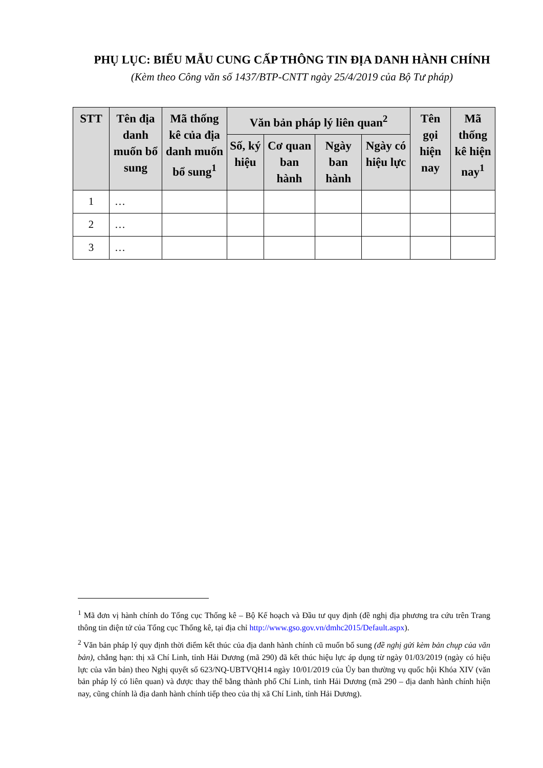PHỤ LỤC: BIỂU MẪU CUNG CẤP THÔNG TIN ĐỊA DANH HÀNH CHÍNH
(Kèm theo Công văn số 1437/BTP-CNTT ngày 25/4/2019 của Bộ Tư pháp)
| STT | Tên địa danh muốn bổ sung | Mã thống kê của địa danh muốn bổ sung<sup>1</sup> | Văn bản pháp lý liên quan<sup>2</sup> | | | | Tên gọi hiện nay | Mã thống kê hiện nay<sup>1</sup> |
| --- | --- | --- | --- | --- | --- | --- | --- | --- |
| | | | Số, ký hiệu | Cơ quan ban hành | Ngày ban hành | Ngày có hiệu lực | | |
| 1 | … | | | | | | | |
| 2 | … | | | | | | | |
| 3 | … | | | | | | | |
<sup>1</sup> Mã đơn vị hành chính do Tổng cục Thống kê – Bộ Kế hoạch và Đầu tư quy định (đề nghị địa phương tra cứu trên Trang thông tin điện tử của Tổng cục Thống kê, tại địa chỉ http://www.gso.gov.vn/dmhc2015/Default.aspx).
<sup>2</sup> Văn bản pháp lý quy định thời điểm kết thúc của địa danh hành chính cũ muốn bổ sung (đề nghị gửi kèm bản chụp của văn bản), chẳng hạn: thị xã Chí Linh, tỉnh Hải Dương (mã 290) đã kết thúc hiệu lực áp dụng từ ngày 01/03/2019 (ngày có hiệu lực của văn bản) theo Nghị quyết số 623/NQ-UBTVQH14 ngày 10/01/2019 của Ủy ban thường vụ quốc hội Khóa XIV (văn bản pháp lý có liên quan) và được thay thế bằng thành phố Chí Linh, tỉnh Hải Dương (mã 290 – địa danh hành chính hiện nay, cũng chính là địa danh hành chính tiếp theo của thị xã Chí Linh, tỉnh Hải Dương).